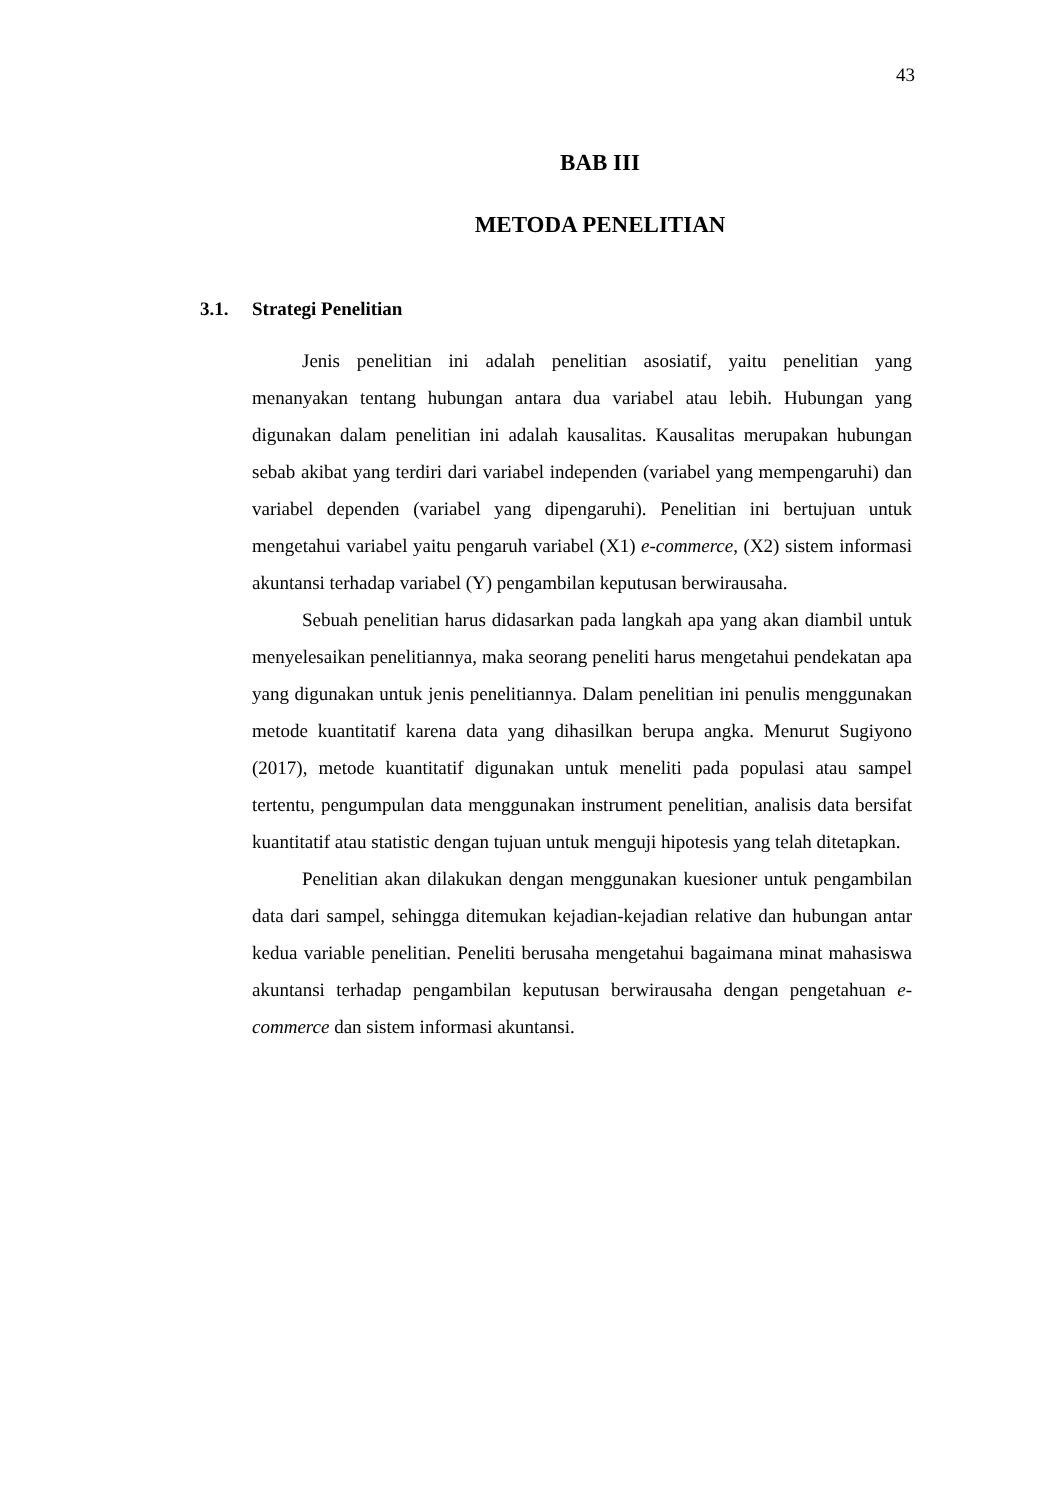43
BAB III
METODA PENELITIAN
3.1. Strategi Penelitian
Jenis penelitian ini adalah penelitian asosiatif, yaitu penelitian yang menanyakan tentang hubungan antara dua variabel atau lebih. Hubungan yang digunakan dalam penelitian ini adalah kausalitas. Kausalitas merupakan hubungan sebab akibat yang terdiri dari variabel independen (variabel yang mempengaruhi) dan variabel dependen (variabel yang dipengaruhi). Penelitian ini bertujuan untuk mengetahui variabel yaitu pengaruh variabel (X1) e-commerce, (X2) sistem informasi akuntansi terhadap variabel (Y) pengambilan keputusan berwirausaha.
Sebuah penelitian harus didasarkan pada langkah apa yang akan diambil untuk menyelesaikan penelitiannya, maka seorang peneliti harus mengetahui pendekatan apa yang digunakan untuk jenis penelitiannya. Dalam penelitian ini penulis menggunakan metode kuantitatif karena data yang dihasilkan berupa angka. Menurut Sugiyono (2017), metode kuantitatif digunakan untuk meneliti pada populasi atau sampel tertentu, pengumpulan data menggunakan instrument penelitian, analisis data bersifat kuantitatif atau statistic dengan tujuan untuk menguji hipotesis yang telah ditetapkan.
Penelitian akan dilakukan dengan menggunakan kuesioner untuk pengambilan data dari sampel, sehingga ditemukan kejadian-kejadian relative dan hubungan antar kedua variable penelitian. Peneliti berusaha mengetahui bagaimana minat mahasiswa akuntansi terhadap pengambilan keputusan berwirausaha dengan pengetahuan e-commerce dan sistem informasi akuntansi.